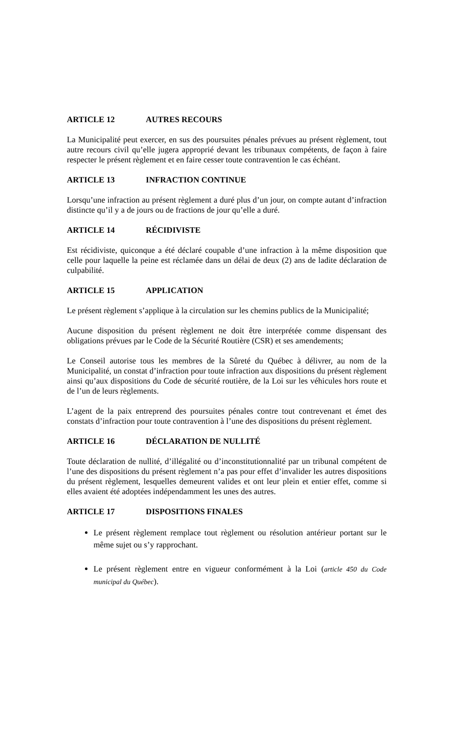ARTICLE 12 AUTRES RECOURS
La Municipalité peut exercer, en sus des poursuites pénales prévues au présent règlement, tout autre recours civil qu’elle jugera approprié devant les tribunaux compétents, de façon à faire respecter le présent règlement et en faire cesser toute contravention le cas échéant.
ARTICLE 13 INFRACTION CONTINUE
Lorsqu’une infraction au présent règlement a duré plus d’un jour, on compte autant d’infraction distincte qu’il y a de jours ou de fractions de jour qu’elle a duré.
ARTICLE 14 RÉCIDIVISTE
Est récidiviste, quiconque a été déclaré coupable d’une infraction à la même disposition que celle pour laquelle la peine est réclamée dans un délai de deux (2) ans de ladite déclaration de culpabilité.
ARTICLE 15 APPLICATION
Le présent règlement s’applique à la circulation sur les chemins publics de la Municipalité;
Aucune disposition du présent règlement ne doit être interprétée comme dispensant des obligations prévues par le Code de la Sécurité Routière (CSR) et ses amendements;
Le Conseil autorise tous les membres de la Sûreté du Québec à délivrer, au nom de la Municipalité, un constat d’infraction pour toute infraction aux dispositions du présent règlement ainsi qu’aux dispositions du Code de sécurité routière, de la Loi sur les véhicules hors route et de l’un de leurs règlements.
L’agent de la paix entreprend des poursuites pénales contre tout contrevenant et émet des constats d’infraction pour toute contravention à l’une des dispositions du présent règlement.
ARTICLE 16 DÉCLARATION DE NULLITÉ
Toute déclaration de nullité, d’illégalité ou d’inconstitutionnalité par un tribunal compétent de l’une des dispositions du présent règlement n’a pas pour effet d’invalider les autres dispositions du présent règlement, lesquelles demeurent valides et ont leur plein et entier effet, comme si elles avaient été adoptées indépendamment les unes des autres.
ARTICLE 17 DISPOSITIONS FINALES
Le présent règlement remplace tout règlement ou résolution antérieur portant sur le même sujet ou s’y rapprochant.
Le présent règlement entre en vigueur conformément à la Loi (article 450 du Code municipal du Québec).